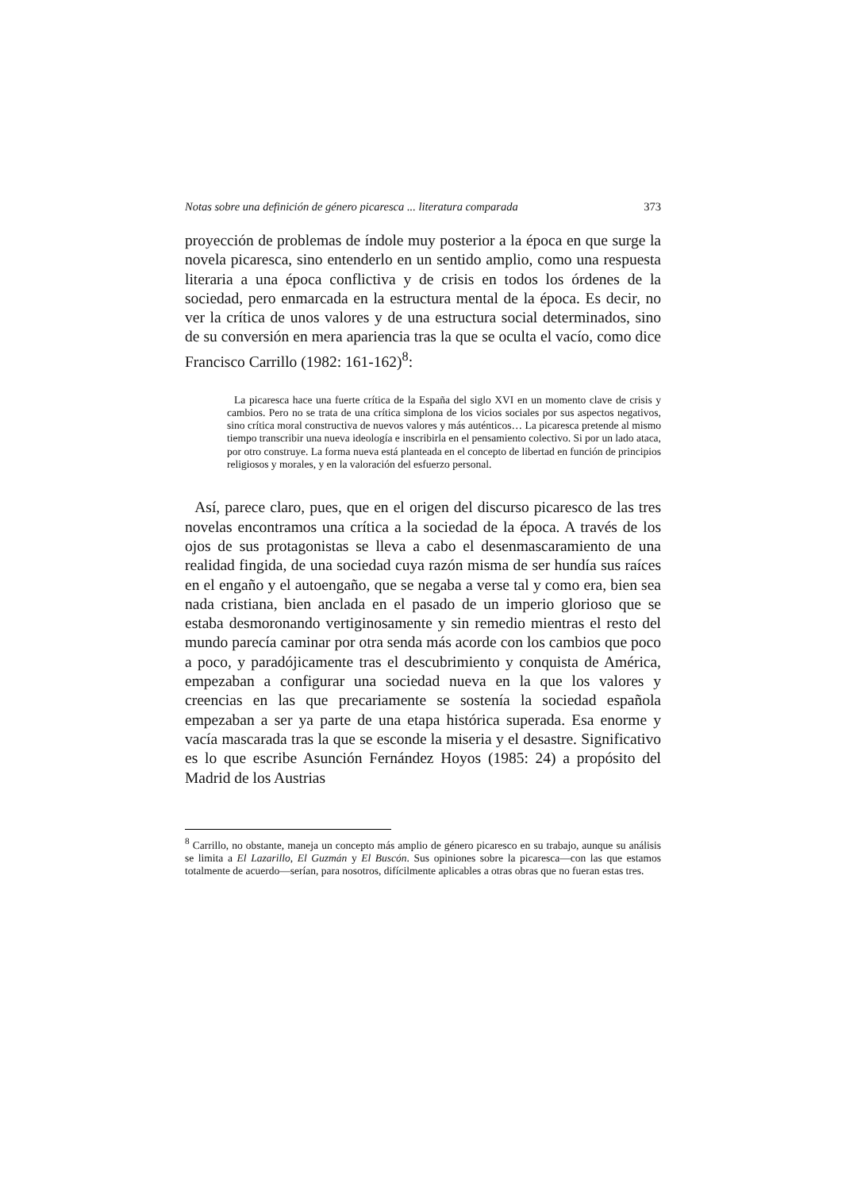Notas sobre una definición de género picaresca ... literatura comparada 373
proyección de problemas de índole muy posterior a la época en que surge la novela picaresca, sino entenderlo en un sentido amplio, como una respuesta literaria a una época conflictiva y de crisis en todos los órdenes de la sociedad, pero enmarcada en la estructura mental de la época. Es decir, no ver la crítica de unos valores y de una estructura social determinados, sino de su conversión en mera apariencia tras la que se oculta el vacío, como dice Francisco Carrillo (1982: 161-162)<sup>8</sup>:
La picaresca hace una fuerte crítica de la España del siglo XVI en un momento clave de crisis y cambios. Pero no se trata de una crítica simplona de los vicios sociales por sus aspectos negativos, sino crítica moral constructiva de nuevos valores y más auténticos… La picaresca pretende al mismo tiempo transcribir una nueva ideología e inscribirla en el pensamiento colectivo. Si por un lado ataca, por otro construye. La forma nueva está planteada en el concepto de libertad en función de principios religiosos y morales, y en la valoración del esfuerzo personal.
Así, parece claro, pues, que en el origen del discurso picaresco de las tres novelas encontramos una crítica a la sociedad de la época. A través de los ojos de sus protagonistas se lleva a cabo el desenmascaramiento de una realidad fingida, de una sociedad cuya razón misma de ser hundía sus raíces en el engaño y el autoengaño, que se negaba a verse tal y como era, bien sea nada cristiana, bien anclada en el pasado de un imperio glorioso que se estaba desmoronando vertiginosamente y sin remedio mientras el resto del mundo parecía caminar por otra senda más acorde con los cambios que poco a poco, y paradójicamente tras el descubrimiento y conquista de América, empezaban a configurar una sociedad nueva en la que los valores y creencias en las que precariamente se sostenía la sociedad española empezaban a ser ya parte de una etapa histórica superada. Esa enorme y vacía mascarada tras la que se esconde la miseria y el desastre. Significativo es lo que escribe Asunción Fernández Hoyos (1985: 24) a propósito del Madrid de los Austrias
<sup>8</sup> Carrillo, no obstante, maneja un concepto más amplio de género picaresco en su trabajo, aunque su análisis se limita a El Lazarillo, El Guzmán y El Buscón. Sus opiniones sobre la picaresca—con las que estamos totalmente de acuerdo—serían, para nosotros, difícilmente aplicables a otras obras que no fueran estas tres.